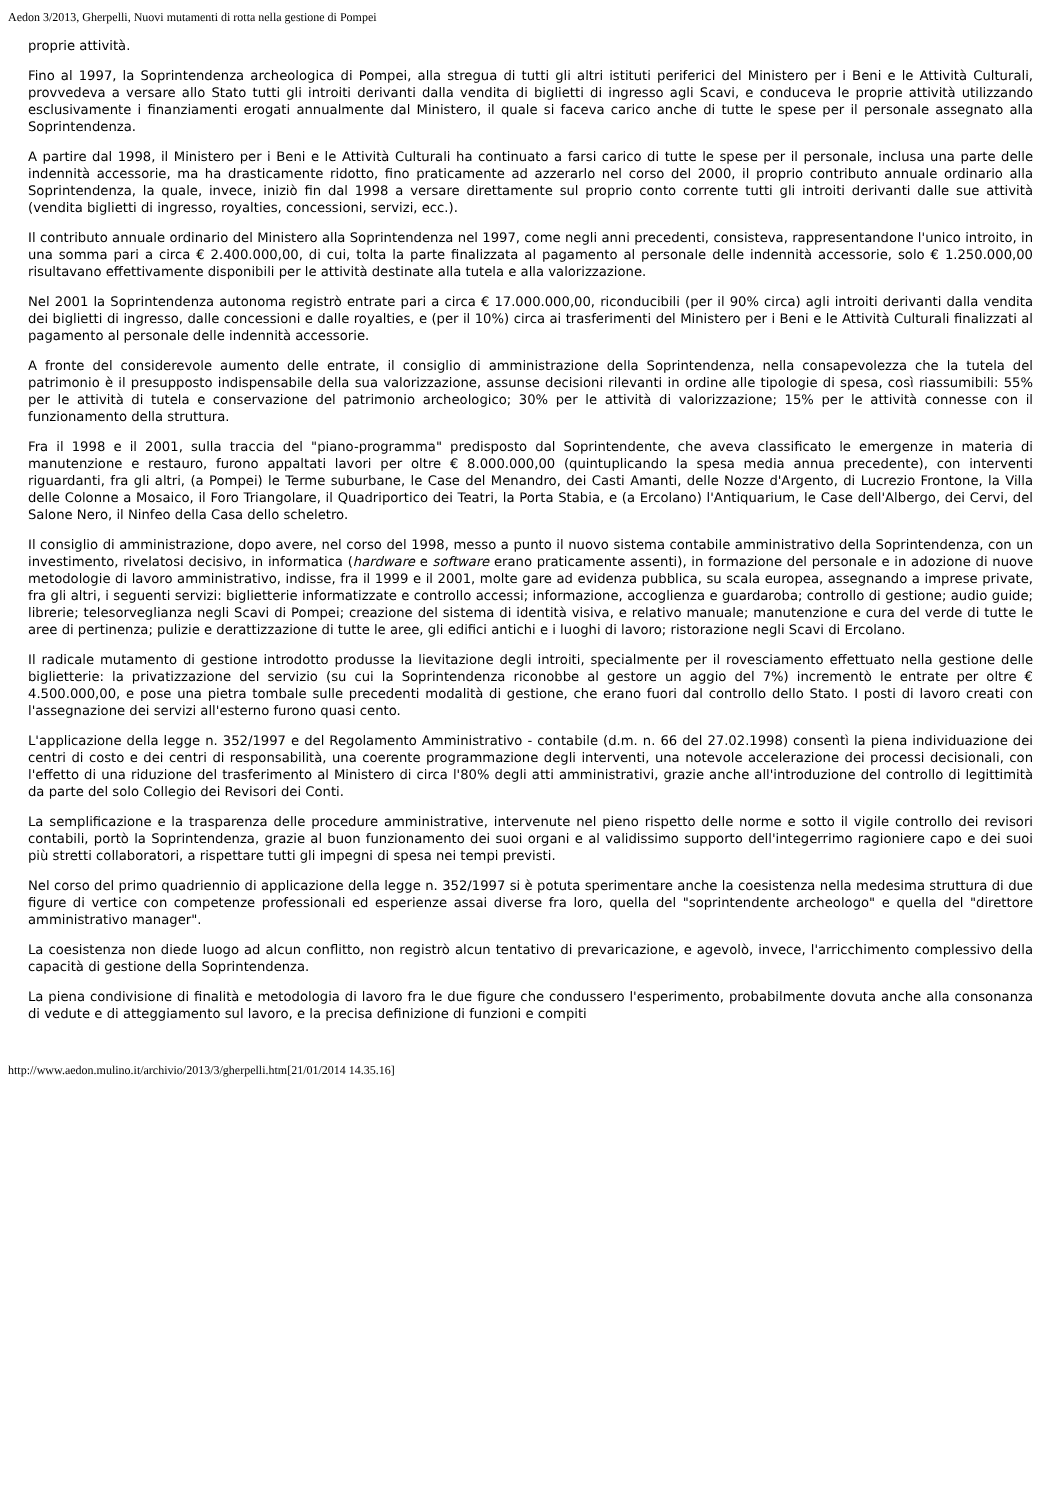Aedon 3/2013, Gherpelli, Nuovi mutamenti di rotta nella gestione di Pompei
proprie attività.
Fino al 1997, la Soprintendenza archeologica di Pompei, alla stregua di tutti gli altri istituti periferici del Ministero per i Beni e le Attività Culturali, provvedeva a versare allo Stato tutti gli introiti derivanti dalla vendita di biglietti di ingresso agli Scavi, e conduceva le proprie attività utilizzando esclusivamente i finanziamenti erogati annualmente dal Ministero, il quale si faceva carico anche di tutte le spese per il personale assegnato alla Soprintendenza.
A partire dal 1998, il Ministero per i Beni e le Attività Culturali ha continuato a farsi carico di tutte le spese per il personale, inclusa una parte delle indennità accessorie, ma ha drasticamente ridotto, fino praticamente ad azzerarlo nel corso del 2000, il proprio contributo annuale ordinario alla Soprintendenza, la quale, invece, iniziò fin dal 1998 a versare direttamente sul proprio conto corrente tutti gli introiti derivanti dalle sue attività (vendita biglietti di ingresso, royalties, concessioni, servizi, ecc.).
Il contributo annuale ordinario del Ministero alla Soprintendenza nel 1997, come negli anni precedenti, consisteva, rappresentandone l'unico introito, in una somma pari a circa € 2.400.000,00, di cui, tolta la parte finalizzata al pagamento al personale delle indennità accessorie, solo € 1.250.000,00 risultavano effettivamente disponibili per le attività destinate alla tutela e alla valorizzazione.
Nel 2001 la Soprintendenza autonoma registrò entrate pari a circa € 17.000.000,00, riconducibili (per il 90% circa) agli introiti derivanti dalla vendita dei biglietti di ingresso, dalle concessioni e dalle royalties, e (per il 10%) circa ai trasferimenti del Ministero per i Beni e le Attività Culturali finalizzati al pagamento al personale delle indennità accessorie.
A fronte del considerevole aumento delle entrate, il consiglio di amministrazione della Soprintendenza, nella consapevolezza che la tutela del patrimonio è il presupposto indispensabile della sua valorizzazione, assunse decisioni rilevanti in ordine alle tipologie di spesa, così riassumibili: 55% per le attività di tutela e conservazione del patrimonio archeologico; 30% per le attività di valorizzazione; 15% per le attività connesse con il funzionamento della struttura.
Fra il 1998 e il 2001, sulla traccia del "piano-programma" predisposto dal Soprintendente, che aveva classificato le emergenze in materia di manutenzione e restauro, furono appaltati lavori per oltre € 8.000.000,00 (quintuplicando la spesa media annua precedente), con interventi riguardanti, fra gli altri, (a Pompei) le Terme suburbane, le Case del Menandro, dei Casti Amanti, delle Nozze d'Argento, di Lucrezio Frontone, la Villa delle Colonne a Mosaico, il Foro Triangolare, il Quadriportico dei Teatri, la Porta Stabia, e (a Ercolano) l'Antiquarium, le Case dell'Albergo, dei Cervi, del Salone Nero, il Ninfeo della Casa dello scheletro.
Il consiglio di amministrazione, dopo avere, nel corso del 1998, messo a punto il nuovo sistema contabile amministrativo della Soprintendenza, con un investimento, rivelatosi decisivo, in informatica (hardware e software erano praticamente assenti), in formazione del personale e in adozione di nuove metodologie di lavoro amministrativo, indisse, fra il 1999 e il 2001, molte gare ad evidenza pubblica, su scala europea, assegnando a imprese private, fra gli altri, i seguenti servizi: biglietterie informatizzate e controllo accessi; informazione, accoglienza e guardaroba; controllo di gestione; audio guide; librerie; telesorveglianza negli Scavi di Pompei; creazione del sistema di identità visiva, e relativo manuale; manutenzione e cura del verde di tutte le aree di pertinenza; pulizie e derattizzazione di tutte le aree, gli edifici antichi e i luoghi di lavoro; ristorazione negli Scavi di Ercolano.
Il radicale mutamento di gestione introdotto produsse la lievitazione degli introiti, specialmente per il rovesciamento effettuato nella gestione delle biglietterie: la privatizzazione del servizio (su cui la Soprintendenza riconobbe al gestore un aggio del 7%) incrementò le entrate per oltre € 4.500.000,00, e pose una pietra tombale sulle precedenti modalità di gestione, che erano fuori dal controllo dello Stato. I posti di lavoro creati con l'assegnazione dei servizi all'esterno furono quasi cento.
L'applicazione della legge n. 352/1997 e del Regolamento Amministrativo - contabile (d.m. n. 66 del 27.02.1998) consentì la piena individuazione dei centri di costo e dei centri di responsabilità, una coerente programmazione degli interventi, una notevole accelerazione dei processi decisionali, con l'effetto di una riduzione del trasferimento al Ministero di circa l'80% degli atti amministrativi, grazie anche all'introduzione del controllo di legittimità da parte del solo Collegio dei Revisori dei Conti.
La semplificazione e la trasparenza delle procedure amministrative, intervenute nel pieno rispetto delle norme e sotto il vigile controllo dei revisori contabili, portò la Soprintendenza, grazie al buon funzionamento dei suoi organi e al validissimo supporto dell'integerrimo ragioniere capo e dei suoi più stretti collaboratori, a rispettare tutti gli impegni di spesa nei tempi previsti.
Nel corso del primo quadriennio di applicazione della legge n. 352/1997 si è potuta sperimentare anche la coesistenza nella medesima struttura di due figure di vertice con competenze professionali ed esperienze assai diverse fra loro, quella del "soprintendente archeologo" e quella del "direttore amministrativo manager".
La coesistenza non diede luogo ad alcun conflitto, non registrò alcun tentativo di prevaricazione, e agevolò, invece, l'arricchimento complessivo della capacità di gestione della Soprintendenza.
La piena condivisione di finalità e metodologia di lavoro fra le due figure che condussero l'esperimento, probabilmente dovuta anche alla consonanza di vedute e di atteggiamento sul lavoro, e la precisa definizione di funzioni e compiti
http://www.aedon.mulino.it/archivio/2013/3/gherpelli.htm[21/01/2014 14.35.16]